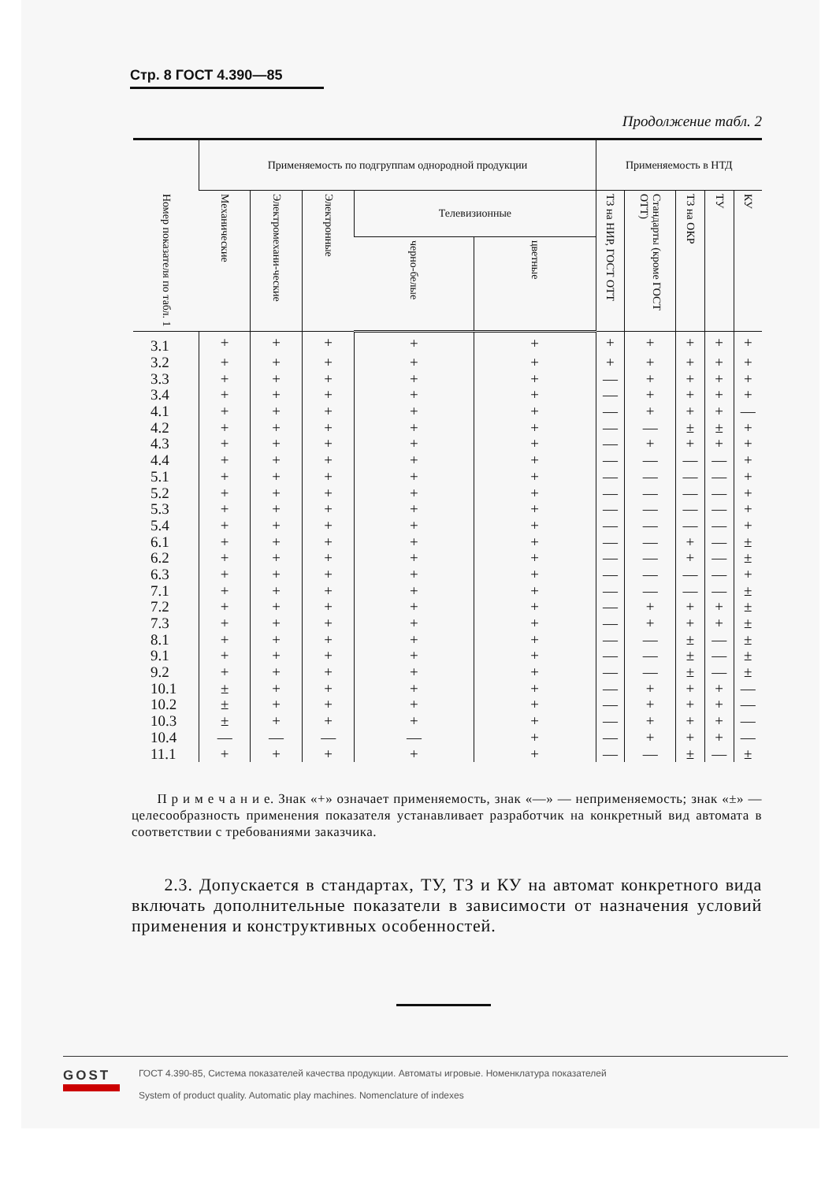Стр. 8 ГОСТ 4.390—85
Продолжение табл. 2
| Номер показателя по табл. 1 | Применяемость по подгруппам однородной продукции | | | | | Применяемость в НТД | | | | |
| --- | --- | --- | --- | --- | --- | --- | --- | --- | --- | --- |
| | Механические | Электромехани-ческие | Электронные | Телевизионные | | ТЗ на НИР, ГОСТ ОТТ | Стандарты (кроме ГОСТ ОТТ) | ТЗ на ОКР | ТУ | КУ |
| | | | | черно-белые | цветные | | | | | |
| 3.1 | + | + | + | + | + | + | + | + | + | + |
| 3.2 | + | + | + | + | + | + | + | + | + | + |
| 3.3 | + | + | + | + | + | — | + | + | + | + |
| 3.4 | + | + | + | + | + | — | + | + | + | + |
| 4.1 | + | + | + | + | + | — | + | + | + | — |
| 4.2 | + | + | + | + | + | — | — | ± | ± | + |
| 4.3 | + | + | + | + | + | — | + | + | + | + |
| 4.4 | + | + | + | + | + | — | — | — | — | + |
| 5.1 | + | + | + | + | + | — | — | — | — | + |
| 5.2 | + | + | + | + | + | — | — | — | — | + |
| 5.3 | + | + | + | + | + | — | — | — | — | + |
| 5.4 | + | + | + | + | + | — | — | — | — | + |
| 6.1 | + | + | + | + | + | — | — | + | — | ± |
| 6.2 | + | + | + | + | + | — | — | + | — | ± |
| 6.3 | + | + | + | + | + | — | — | — | — | + |
| 7.1 | + | + | + | + | + | — | — | — | — | ± |
| 7.2 | + | + | + | + | + | — | + | + | + | ± |
| 7.3 | + | + | + | + | + | — | + | + | + | ± |
| 8.1 | + | + | + | + | + | — | — | ± | — | ± |
| 9.1 | + | + | + | + | + | — | — | ± | — | ± |
| 9.2 | + | + | + | + | + | — | — | ± | — | ± |
| 10.1 | ± | + | + | + | + | — | + | + | + | — |
| 10.2 | ± | + | + | + | + | — | + | + | + | — |
| 10.3 | ± | + | + | + | + | — | + | + | + | — |
| 10.4 | — | — | — | — | + | — | + | + | + | — |
| 11.1 | + | + | + | + | + | — | — | ± | — | ± |
П р и м е ч а н и е. Знак «+» означает применяемость, знак «—» — неприменяемость; знак «±» — целесообразность применения показателя устанавливает разработчик на конкретный вид автомата в соответствии с требованиями заказчика.
2.3. Допускается в стандартах, ТУ, ТЗ и КУ на автомат конкретного вида включать дополнительные показатели в зависимости от назначения условий применения и конструктивных особенностей.
GOST
ГОСТ 4.390-85, Система показателей качества продукции. Автоматы игровые. Номенклатура показателей
System of product quality. Automatic play machines. Nomenclature of indexes